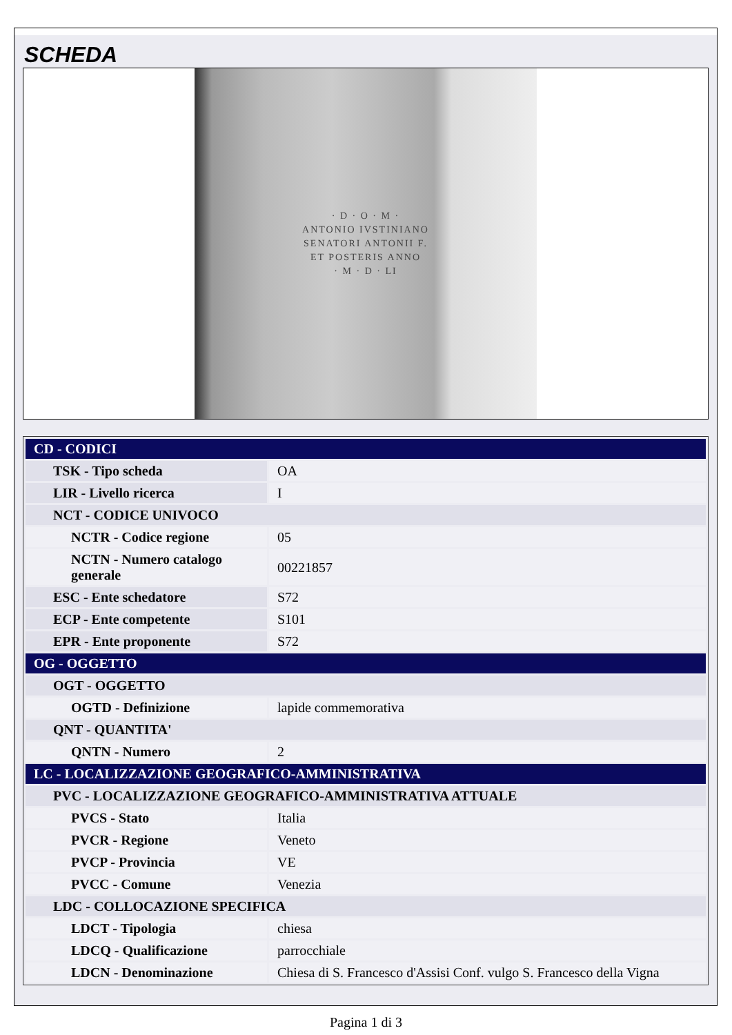SCHEDA
· D · O · M ·
ANTONIO IVSTINIANO
SENATORI ANTONII F.
ET POSTERIS ANNO
· M · D · LI
| CD - CODICI | |
| TSK - Tipo scheda | OA |
| LIR - Livello ricerca | I |
| NCT - CODICE UNIVOCO | |
| NCTR - Codice regione | 05 |
| NCTN - Numero catalogo generale | 00221857 |
| ESC - Ente schedatore | S72 |
| ECP - Ente competente | S101 |
| EPR - Ente proponente | S72 |
| OG - OGGETTO | |
| OGT - OGGETTO | |
| OGTD - Definizione | lapide commemorativa |
| QNT - QUANTITA' | |
| QNTN - Numero | 2 |
| LC - LOCALIZZAZIONE GEOGRAFICO-AMMINISTRATIVA | |
| PVC - LOCALIZZAZIONE GEOGRAFICO-AMMINISTRATIVA ATTUALE | |
| PVCS - Stato | Italia |
| PVCR - Regione | Veneto |
| PVCP - Provincia | VE |
| PVCC - Comune | Venezia |
| LDC - COLLOCAZIONE SPECIFICA | |
| LDCT - Tipologia | chiesa |
| LDCQ - Qualificazione | parrocchiale |
| LDCN - Denominazione | Chiesa di S. Francesco d'Assisi Conf. vulgo S. Francesco della Vigna |
Pagina 1 di 3